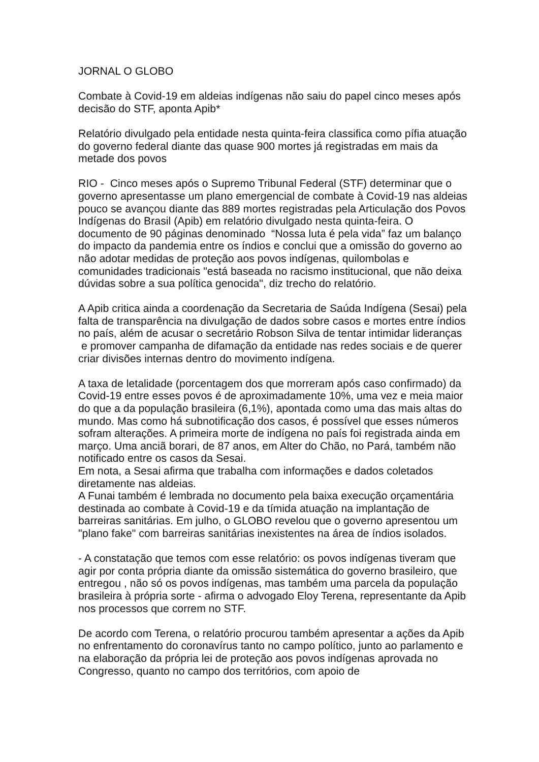JORNAL O GLOBO
Combate à Covid-19 em aldeias indígenas não saiu do papel cinco meses após decisão do STF, aponta Apib*
Relatório divulgado pela entidade nesta quinta-feira classifica como pífia atuação do governo federal diante das quase 900 mortes já registradas em mais da metade dos povos
RIO - Cinco meses após o Supremo Tribunal Federal (STF) determinar que o governo apresentasse um plano emergencial de combate à Covid-19 nas aldeias pouco se avançou diante das 889 mortes registradas pela Articulação dos Povos Indígenas do Brasil (Apib) em relatório divulgado nesta quinta-feira. O documento de 90 páginas denominado “Nossa luta é pela vida” faz um balanço do impacto da pandemia entre os índios e conclui que a omissão do governo ao não adotar medidas de proteção aos povos indígenas, quilombolas e comunidades tradicionais "está baseada no racismo institucional, que não deixa dúvidas sobre a sua política genocida", diz trecho do relatório.
A Apib critica ainda a coordenação da Secretaria de Saúda Indígena (Sesai) pela falta de transparência na divulgação de dados sobre casos e mortes entre índios no país, além de acusar o secretário Robson Silva de tentar intimidar lideranças e promover campanha de difamação da entidade nas redes sociais e de querer criar divisões internas dentro do movimento indígena.
A taxa de letalidade (porcentagem dos que morreram após caso confirmado) da Covid-19 entre esses povos é de aproximadamente 10%, uma vez e meia maior do que a da população brasileira (6,1%), apontada como uma das mais altas do mundo. Mas como há subnotificação dos casos, é possível que esses números sofram alterações. A primeira morte de indígena no país foi registrada ainda em março. Uma anciã borari, de 87 anos, em Alter do Chão, no Pará, também não notificado entre os casos da Sesai.
Em nota, a Sesai afirma que trabalha com informações e dados coletados diretamente nas aldeias.
A Funai também é lembrada no documento pela baixa execução orçamentária destinada ao combate à Covid-19 e da tímida atuação na implantação de barreiras sanitárias. Em julho, o GLOBO revelou que o governo apresentou um "plano fake" com barreiras sanitárias inexistentes na área de índios isolados.
- A constatação que temos com esse relatório: os povos indígenas tiveram que agir por conta própria diante da omissão sistemática do governo brasileiro, que entregou , não só os povos indígenas, mas também uma parcela da população brasileira à própria sorte - afirma o advogado Eloy Terena, representante da Apib nos processos que correm no STF.
De acordo com Terena, o relatório procurou também apresentar a ações da Apib no enfrentamento do coronavírus tanto no campo político, junto ao parlamento e na elaboração da própria lei de proteção aos povos indígenas aprovada no Congresso, quanto no campo dos territórios, com apoio de